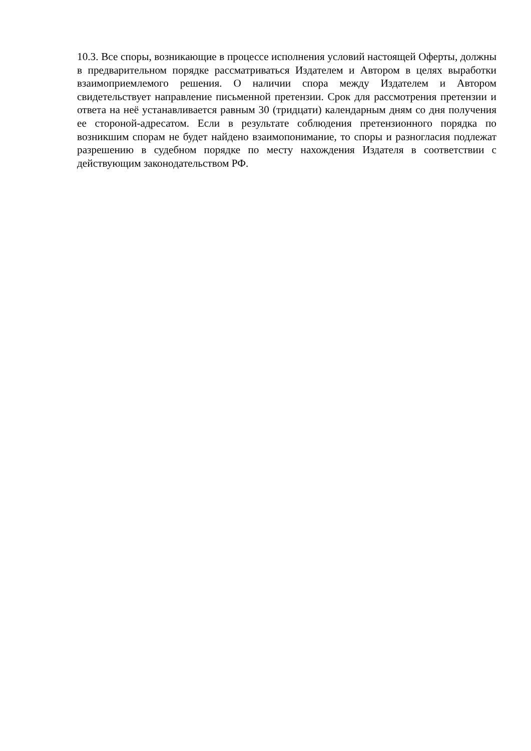10.3. Все споры, возникающие в процессе исполнения условий настоящей Оферты, должны в предварительном порядке рассматриваться Издателем и Автором в целях выработки взаимоприемлемого решения. О наличии спора между Издателем и Автором свидетельствует направление письменной претензии. Срок для рассмотрения претензии и ответа на неё устанавливается равным 30 (тридцати) календарным дням со дня получения ее стороной-адресатом. Если в результате соблюдения претензионного порядка по возникшим спорам не будет найдено взаимопонимание, то споры и разногласия подлежат разрешению в судебном порядке по месту нахождения Издателя в соответствии с действующим законодательством РФ.